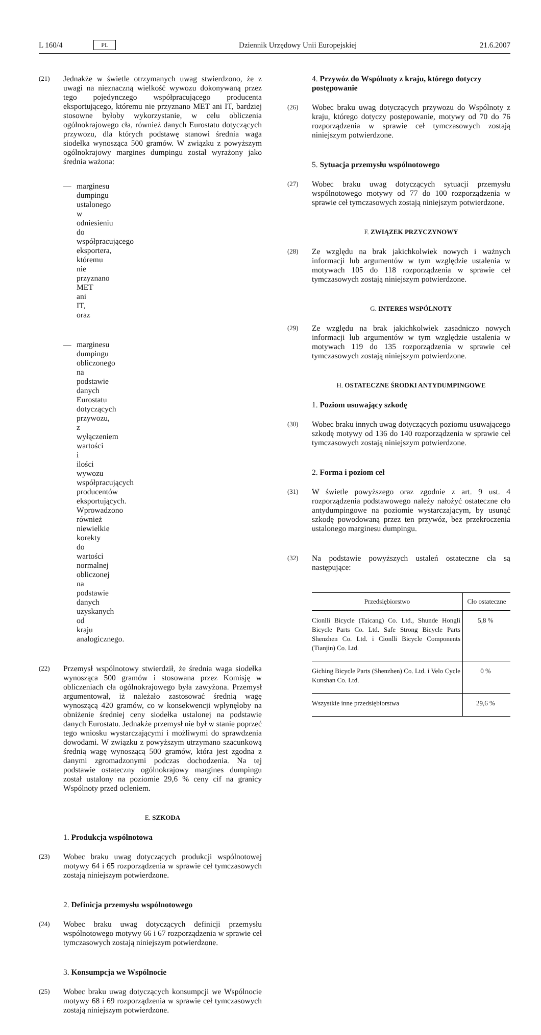L 160/4 PL Dziennik Urzędowy Unii Europejskiej 21.6.2007
(21) Jednakże w świetle otrzymanych uwag stwierdzono, że z uwagi na nieznaczną wielkość wywozu dokonywaną przez tego pojedynczego współpracującego producenta eksportującego, któremu nie przyznano MET ani IT, bardziej stosowne byłoby wykorzystanie, w celu obliczenia ogólnokrajowego cła, również danych Eurostatu dotyczących przywozu, dla których podstawę stanowi średnia waga siodełka wynosząca 500 gramów. W związku z powyższym ogólnokrajowy margines dumpingu został wyrażony jako średnia ważona:
— marginesu dumpingu ustalonego w odniesieniu do współpracującego eksportera, któremu nie przyznano MET ani IT, oraz
— marginesu dumpingu obliczonego na podstawie danych Eurostatu dotyczących przywozu, z wyłączeniem wartości i ilości wywozu współpracujących producentów eksportujących. Wprowadzono również niewielkie korekty do wartości normalnej obliczonej na podstawie danych uzyskanych od kraju analogicznego.
(22) Przemysł wspólnotowy stwierdził, że średnia waga siodełka wynosząca 500 gramów i stosowana przez Komisję w obliczeniach cła ogólnokrajowego była zawyżona. Przemysł argumentował, iż należało zastosować średnią wagę wynoszącą 420 gramów, co w konsekwencji wpłynęłoby na obniżenie średniej ceny siodełka ustalonej na podstawie danych Eurostatu. Jednakże przemysł nie był w stanie poprzeć tego wniosku wystarczającymi i możliwymi do sprawdzenia dowodami. W związku z powyższym utrzymano szacunkową średnią wagę wynoszącą 500 gramów, która jest zgodna z danymi zgromadzonymi podczas dochodzenia. Na tej podstawie ostateczny ogólnokrajowy margines dumpingu został ustalony na poziomie 29,6 % ceny cif na granicy Wspólnoty przed ocleniem.
E. SZKODA
1. Produkcja wspólnotowa
(23) Wobec braku uwag dotyczących produkcji wspólnotowej motywy 64 i 65 rozporządzenia w sprawie ceł tymczasowych zostają niniejszym potwierdzone.
2. Definicja przemysłu wspólnotowego
(24) Wobec braku uwag dotyczących definicji przemysłu wspólnotowego motywy 66 i 67 rozporządzenia w sprawie ceł tymczasowych zostają niniejszym potwierdzone.
3. Konsumpcja we Wspólnocie
(25) Wobec braku uwag dotyczących konsumpcji we Wspólnocie motywy 68 i 69 rozporządzenia w sprawie ceł tymczasowych zostają niniejszym potwierdzone.
4. Przywóz do Wspólnoty z kraju, którego dotyczy postępowanie
(26) Wobec braku uwag dotyczących przywozu do Wspólnoty z kraju, którego dotyczy postępowanie, motywy od 70 do 76 rozporządzenia w sprawie ceł tymczasowych zostają niniejszym potwierdzone.
5. Sytuacja przemysłu wspólnotowego
(27) Wobec braku uwag dotyczących sytuacji przemysłu wspólnotowego motywy od 77 do 100 rozporządzenia w sprawie ceł tymczasowych zostają niniejszym potwierdzone.
F. ZWIĄZEK PRZYCZYNOWY
(28) Ze względu na brak jakichkolwiek nowych i ważnych informacji lub argumentów w tym względzie ustalenia w motywach 105 do 118 rozporządzenia w sprawie ceł tymczasowych zostają niniejszym potwierdzone.
G. INTERES WSPÓLNOTY
(29) Ze względu na brak jakichkolwiek zasadniczo nowych informacji lub argumentów w tym względzie ustalenia w motywach 119 do 135 rozporządzenia w sprawie ceł tymczasowych zostają niniejszym potwierdzone.
H. OSTATECZNE ŚRODKI ANTYDUMPINGOWE
1. Poziom usuwający szkodę
(30) Wobec braku innych uwag dotyczących poziomu usuwającego szkodę motywy od 136 do 140 rozporządzenia w sprawie ceł tymczasowych zostają niniejszym potwierdzone.
2. Forma i poziom ceł
(31) W świetle powyższego oraz zgodnie z art. 9 ust. 4 rozporządzenia podstawowego należy nałożyć ostateczne cło antydumpingowe na poziomie wystarczającym, by usunąć szkodę powodowaną przez ten przywóz, bez przekroczenia ustalonego marginesu dumpingu.
(32) Na podstawie powyższych ustaleń ostateczne cła są następujące:
| Przedsiębiorstwo | Cło ostateczne |
| --- | --- |
| Cionlli Bicycle (Taicang) Co. Ltd., Shunde Hongli Bicycle Parts Co. Ltd. Safe Strong Bicycle Parts Shenzhen Co. Ltd. i Cionlli Bicycle Components (Tianjin) Co. Ltd. | 5,8 % |
| Giching Bicycle Parts (Shenzhen) Co. Ltd. i Velo Cycle Kunshan Co. Ltd. | 0 % |
| Wszystkie inne przedsiębiorstwa | 29,6 % |